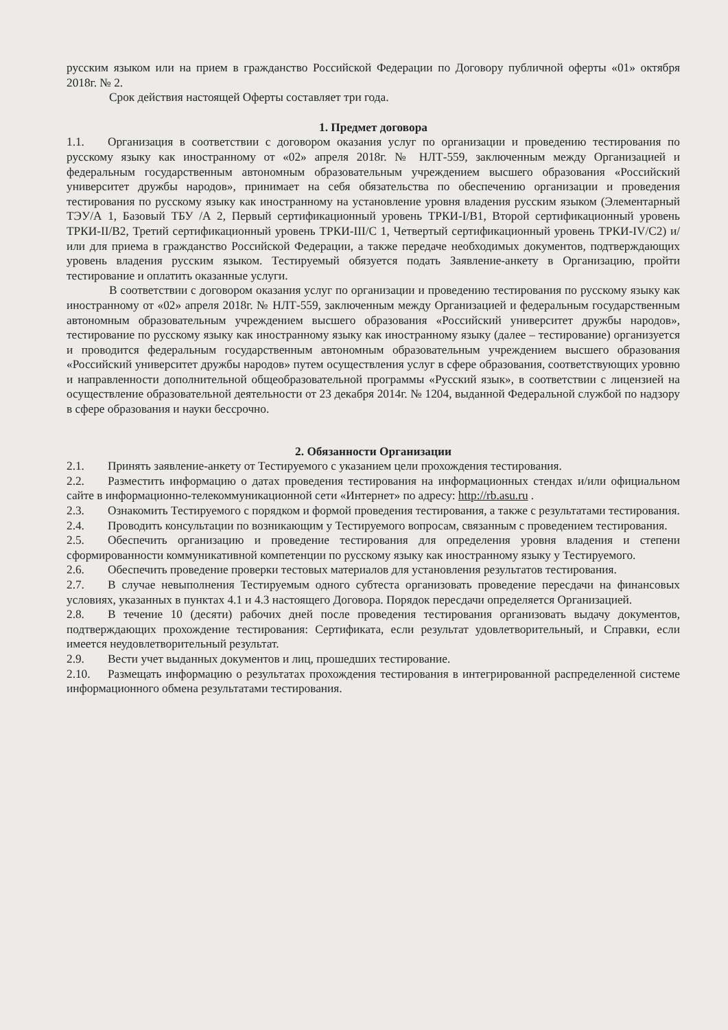русским языком или на прием в гражданство Российской Федерации по Договору публичной оферты «01» октября 2018г. № 2.
Срок действия настоящей Оферты составляет три года.
1. Предмет договора
1.1. Организация в соответствии с договором оказания услуг по организации и проведению тестирования по русскому языку как иностранному от «02» апреля 2018г. № НЛТ-559, заключенным между Организацией и федеральным государственным автономным образовательным учреждением высшего образования «Российский университет дружбы народов», принимает на себя обязательства по обеспечению организации и проведения тестирования по русскому языку как иностранному на установление уровня владения русским языком (Элементарный ТЭУ/А 1, Базовый ТБУ /А 2, Первый сертификационный уровень ТРКИ-I/В1, Второй сертификационный уровень ТРКИ-II/В2, Третий сертификационный уровень ТРКИ-III/С 1, Четвертый сертификационный уровень ТРКИ-IV/С2) и/или для приема в гражданство Российской Федерации, а также передаче необходимых документов, подтверждающих уровень владения русским языком. Тестируемый обязуется подать Заявление-анкету в Организацию, пройти тестирование и оплатить оказанные услуги.
В соответствии с договором оказания услуг по организации и проведению тестирования по русскому языку как иностранному от «02» апреля 2018г. № НЛТ-559, заключенным между Организацией и федеральным государственным автономным образовательным учреждением высшего образования «Российский университет дружбы народов», тестирование по русскому языку как иностранному языку как иностранному языку (далее – тестирование) организуется и проводится федеральным государственным автономным образовательным учреждением высшего образования «Российский университет дружбы народов» путем осуществления услуг в сфере образования, соответствующих уровню и направленности дополнительной общеобразовательной программы «Русский язык», в соответствии с лицензией на осуществление образовательной деятельности от 23 декабря 2014г. № 1204, выданной Федеральной службой по надзору в сфере образования и науки бессрочно.
2. Обязанности Организации
2.1. Принять заявление-анкету от Тестируемого с указанием цели прохождения тестирования.
2.2. Разместить информацию о датах проведения тестирования на информационных стендах и/или официальном сайте в информационно-телекоммуникационной сети «Интернет» по адресу: http://rb.asu.ru .
2.3. Ознакомить Тестируемого с порядком и формой проведения тестирования, а также с результатами тестирования.
2.4. Проводить консультации по возникающим у Тестируемого вопросам, связанным с проведением тестирования.
2.5. Обеспечить организацию и проведение тестирования для определения уровня владения и степени сформированности коммуникативной компетенции по русскому языку как иностранному языку у Тестируемого.
2.6. Обеспечить проведение проверки тестовых материалов для установления результатов тестирования.
2.7. В случае невыполнения Тестируемым одного субтеста организовать проведение пересдачи на финансовых условиях, указанных в пунктах 4.1 и 4.3 настоящего Договора. Порядок пересдачи определяется Организацией.
2.8. В течение 10 (десяти) рабочих дней после проведения тестирования организовать выдачу документов, подтверждающих прохождение тестирования: Сертификата, если результат удовлетворительный, и Справки, если имеется неудовлетворительный результат.
2.9. Вести учет выданных документов и лиц, прошедших тестирование.
2.10. Размещать информацию о результатах прохождения тестирования в интегрированной распределенной системе информационного обмена результатами тестирования.